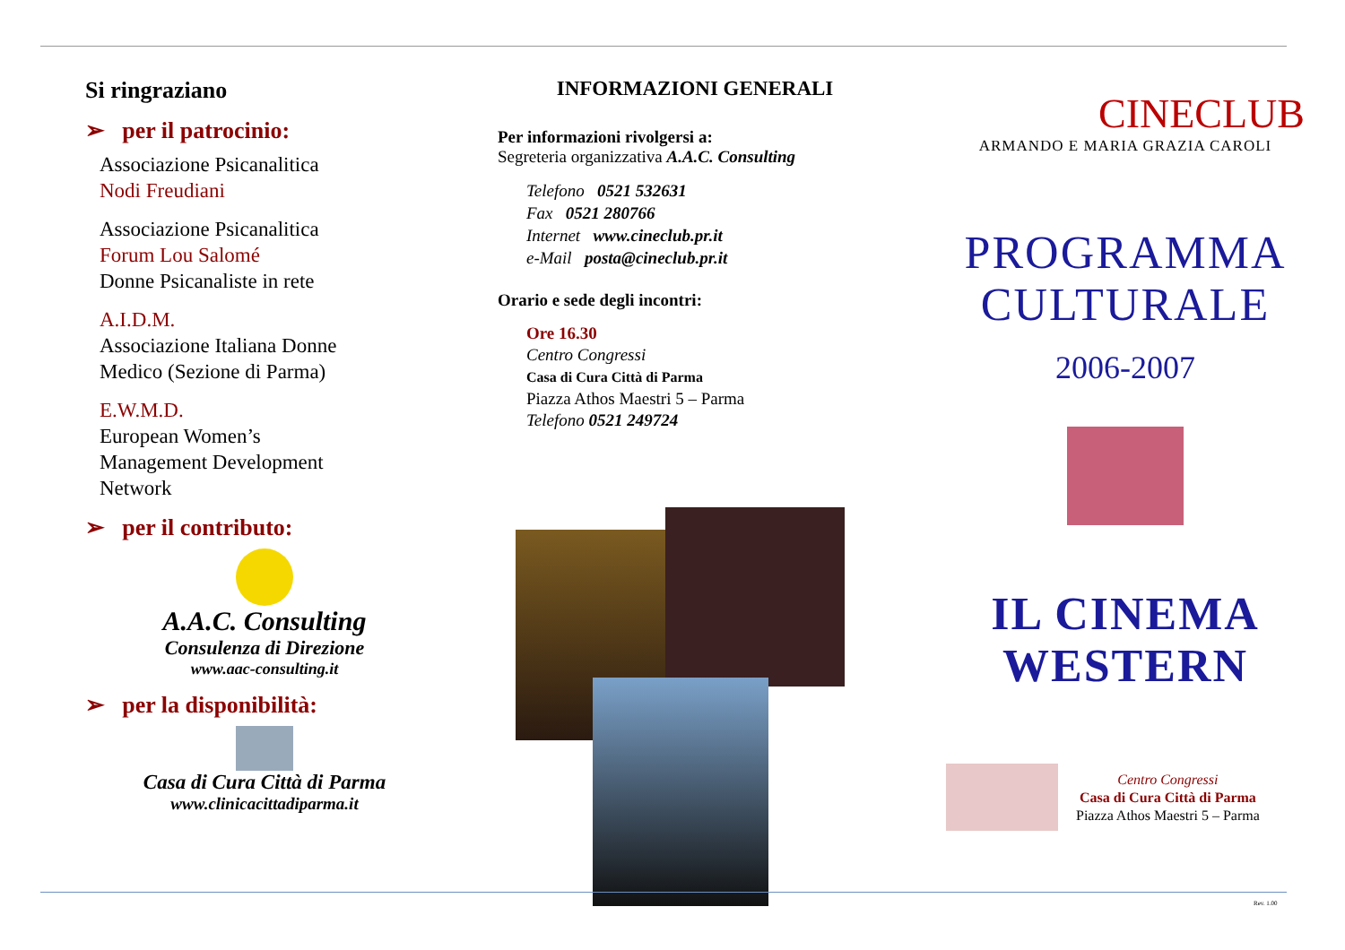Si ringraziano
➢ per il patrocinio:
Associazione Psicanalitica
Nodi Freudiani
Associazione Psicanalitica
Forum Lou Salomé
Donne Psicanaliste in rete
A.I.D.M.
Associazione Italiana Donne
Medico (Sezione di Parma)
E.W.M.D.
European Women’s
Management Development
Network
➢ per il contributo:
A.A.C. Consulting
Consulenza di Direzione
www.aac-consulting.it
➢ per la disponibilità:
Casa di Cura Città di Parma
www.clinicacittadiparma.it
INFORMAZIONI GENERALI
Per informazioni rivolgersi a:
Segreteria organizzativa A.A.C. Consulting
Telefono 0521 532631
Fax 0521 280766
Internet www.cineclub.pr.it
e-Mail posta@cineclub.pr.it
Orario e sede degli incontri:
Ore 16.30
Centro Congressi
Casa di Cura Città di Parma
Piazza Athos Maestri 5 – Parma
Telefono 0521 249724
CINECLUB
ARMANDO E MARIA GRAZIA CAROLI
PROGRAMMA
CULTURALE
2006-2007
IL CINEMA
WESTERN
Centro Congressi
Casa di Cura Città di Parma
Piazza Athos Maestri 5 – Parma
Rev. 1.00